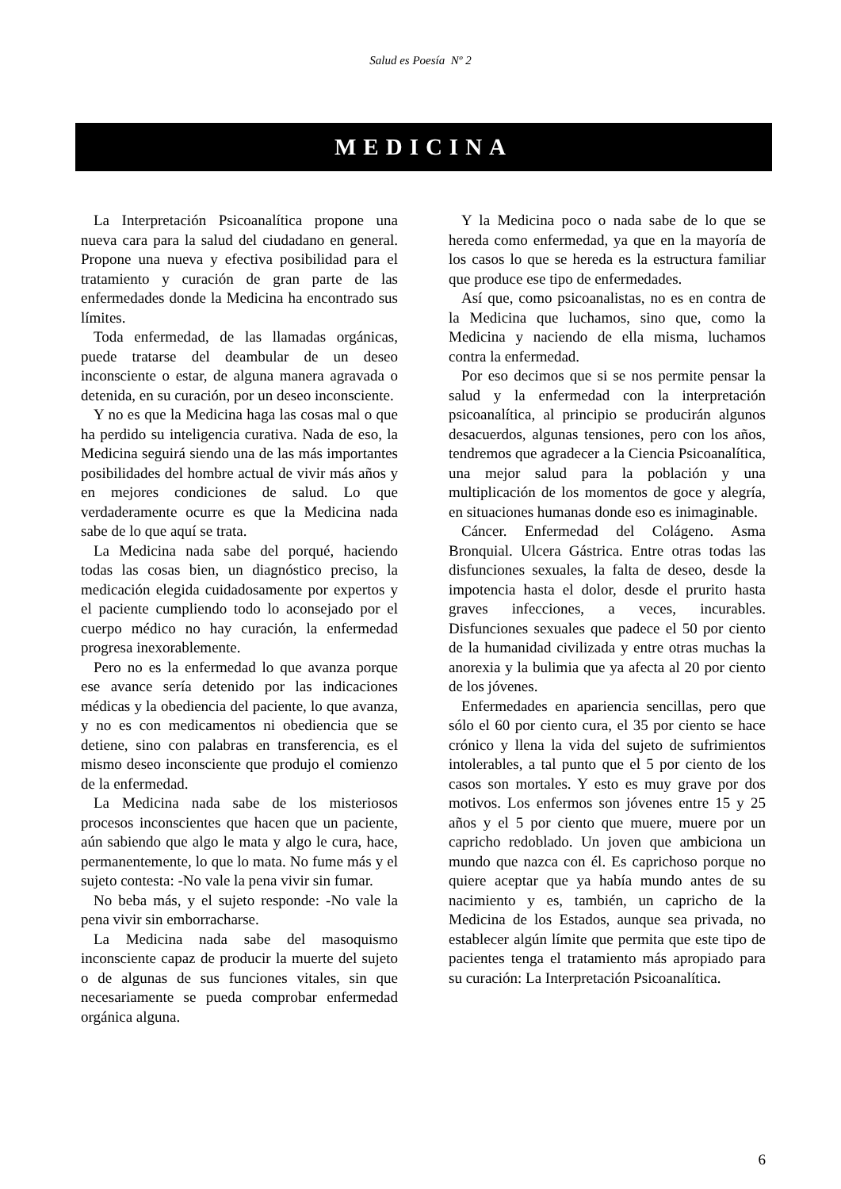Salud es Poesía Nº 2
MEDICINA
La Interpretación Psicoanalítica propone una nueva cara para la salud del ciudadano en general. Propone una nueva y efectiva posibilidad para el tratamiento y curación de gran parte de las enfermedades donde la Medicina ha encontrado sus límites.
Toda enfermedad, de las llamadas orgánicas, puede tratarse del deambular de un deseo inconsciente o estar, de alguna manera agravada o detenida, en su curación, por un deseo inconsciente.
Y no es que la Medicina haga las cosas mal o que ha perdido su inteligencia curativa. Nada de eso, la Medicina seguirá siendo una de las más importantes posibilidades del hombre actual de vivir más años y en mejores condiciones de salud. Lo que verdaderamente ocurre es que la Medicina nada sabe de lo que aquí se trata.
La Medicina nada sabe del porqué, haciendo todas las cosas bien, un diagnóstico preciso, la medicación elegida cuidadosamente por expertos y el paciente cumpliendo todo lo aconsejado por el cuerpo médico no hay curación, la enfermedad progresa inexorablemente.
Pero no es la enfermedad lo que avanza porque ese avance sería detenido por las indicaciones médicas y la obediencia del paciente, lo que avanza, y no es con medicamentos ni obediencia que se detiene, sino con palabras en transferencia, es el mismo deseo inconsciente que produjo el comienzo de la enfermedad.
La Medicina nada sabe de los misteriosos procesos inconscientes que hacen que un paciente, aún sabiendo que algo le mata y algo le cura, hace, permanentemente, lo que lo mata. No fume más y el sujeto contesta: -No vale la pena vivir sin fumar.
No beba más, y el sujeto responde: -No vale la pena vivir sin emborracharse.
La Medicina nada sabe del masoquismo inconsciente capaz de producir la muerte del sujeto o de algunas de sus funciones vitales, sin que necesariamente se pueda comprobar enfermedad orgánica alguna.
Y la Medicina poco o nada sabe de lo que se hereda como enfermedad, ya que en la mayoría de los casos lo que se hereda es la estructura familiar que produce ese tipo de enfermedades.
Así que, como psicoanalistas, no es en contra de la Medicina que luchamos, sino que, como la Medicina y naciendo de ella misma, luchamos contra la enfermedad.
Por eso decimos que si se nos permite pensar la salud y la enfermedad con la interpretación psicoanalítica, al principio se producirán algunos desacuerdos, algunas tensiones, pero con los años, tendremos que agradecer a la Ciencia Psicoanalítica, una mejor salud para la población y una multiplicación de los momentos de goce y alegría, en situaciones humanas donde eso es inimaginable.
Cáncer. Enfermedad del Colágeno. Asma Bronquial. Ulcera Gástrica. Entre otras todas las disfunciones sexuales, la falta de deseo, desde la impotencia hasta el dolor, desde el prurito hasta graves infecciones, a veces, incurables. Disfunciones sexuales que padece el 50 por ciento de la humanidad civilizada y entre otras muchas la anorexia y la bulimia que ya afecta al 20 por ciento de los jóvenes.
Enfermedades en apariencia sencillas, pero que sólo el 60 por ciento cura, el 35 por ciento se hace crónico y llena la vida del sujeto de sufrimientos intolerables, a tal punto que el 5 por ciento de los casos son mortales. Y esto es muy grave por dos motivos. Los enfermos son jóvenes entre 15 y 25 años y el 5 por ciento que muere, muere por un capricho redoblado. Un joven que ambiciona un mundo que nazca con él. Es caprichoso porque no quiere aceptar que ya había mundo antes de su nacimiento y es, también, un capricho de la Medicina de los Estados, aunque sea privada, no establecer algún límite que permita que este tipo de pacientes tenga el tratamiento más apropiado para su curación: La Interpretación Psicoanalítica.
6